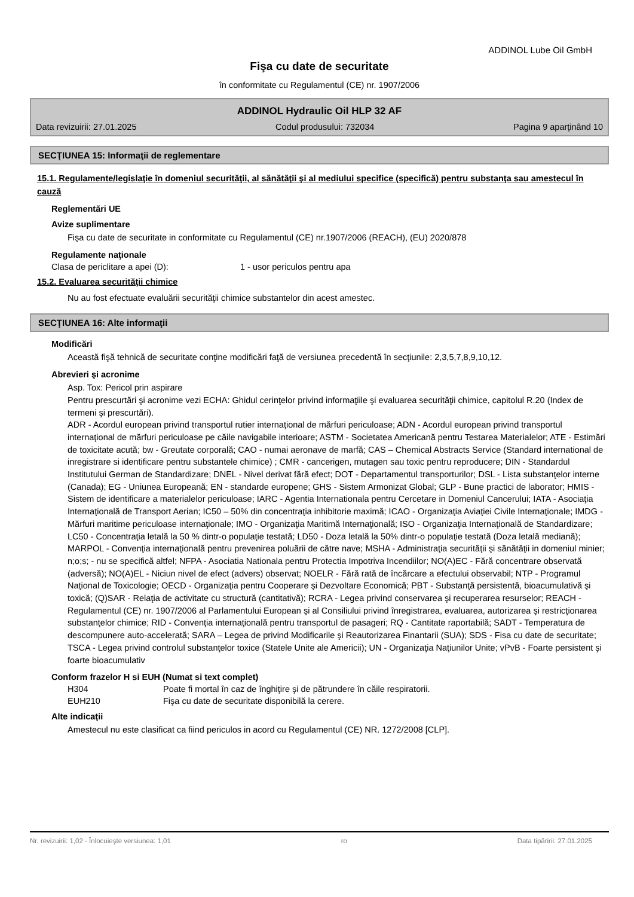ADDINOL Lube Oil GmbH
Fişa cu date de securitate
în conformitate cu Regulamentul (CE) nr. 1907/2006
ADDINOL Hydraulic Oil HLP 32 AF
Data revizuirii: 27.01.2025 Codul produsului: 732034 Pagina 9 aparţinând 10
SECŢIUNEA 15: Informaţii de reglementare
15.1. Regulamente/legislaţie în domeniul securităţii, al sănătăţii şi al mediului specifice (specifică) pentru substanţa sau amestecul în cauză
Reglementări UE
Avize suplimentare
Fişa cu date de securitate in conformitate cu Regulamentul (CE) nr.1907/2006 (REACH), (EU) 2020/878
Regulamente naţionale
Clasa de periclitare a apei (D): 1 - usor periculos pentru apa
15.2. Evaluarea securităţii chimice
Nu au fost efectuate evaluării securităţii chimice substantelor din acest amestec.
SECŢIUNEA 16: Alte informaţii
Modificări
Această fişă tehnică de securitate conţine modificări faţă de versiunea precedentă în secţiunile: 2,3,5,7,8,9,10,12.
Abrevieri şi acronime
Asp. Tox: Pericol prin aspirare
Pentru prescurtări şi acronime vezi ECHA: Ghidul cerinţelor privind informaţiile şi evaluarea securităţii chimice, capitolul R.20 (Index de termeni şi prescurtări).
ADR - Acordul european privind transportul rutier internaţional de mărfuri periculoase; ADN - Acordul european privind transportul internaţional de mărfuri periculoase pe căile navigabile interioare; ASTM - Societatea Americană pentru Testarea Materialelor; ATE - Estimări de toxicitate acută; bw - Greutate corporală; CAO - numai aeronave de marfă; CAS – Chemical Abstracts Service (Standard international de inregistrare si identificare pentru substantele chimice) ; CMR - cancerigen, mutagen sau toxic pentru reproducere; DIN - Standardul Institutului German de Standardizare; DNEL - Nivel derivat fără efect; DOT - Departamentul transporturilor; DSL - Lista substanţelor interne (Canada); EG - Uniunea Europeană; EN - standarde europene; GHS - Sistem Armonizat Global; GLP - Bune practici de laborator; HMIS - Sistem de identificare a materialelor periculoase; IARC - Agentia Internationala pentru Cercetare in Domeniul Cancerului; IATA - Asociaţia Internaţională de Transport Aerian; IC50 – 50% din concentraţia inhibitorie maximă; ICAO - Organizaţia Aviaţiei Civile Internaţionale; IMDG - Mărfuri maritime periculoase internaţionale; IMO - Organizaţia Maritimă Internaţională; ISO - Organizaţia Internaţională de Standardizare; LC50 - Concentraţia letală la 50 % dintr-o populaţie testată; LD50 - Doza letală la 50% dintr-o populaţie testată (Doza letală mediană); MARPOL - Convenţia internaţională pentru prevenirea poluării de către nave; MSHA - Administraţia securităţii şi sănătăţii in domeniul minier; n;o;s; - nu se specifică altfel; NFPA - Asociatia Nationala pentru Protectia Impotriva Incendiilor; NO(A)EC - Fără concentrare observată (adversă); NO(A)EL - Niciun nivel de efect (advers) observat; NOELR - Fără rată de încărcare a efectului observabil; NTP - Programul Naţional de Toxicologie; OECD - Organizaţia pentru Cooperare şi Dezvoltare Economică; PBT - Substanţă persistentă, bioacumulativă şi toxică; (Q)SAR - Relaţia de activitate cu structură (cantitativă); RCRA - Legea privind conservarea şi recuperarea resurselor; REACH - Regulamentul (CE) nr. 1907/2006 al Parlamentului European şi al Consiliului privind înregistrarea, evaluarea, autorizarea şi restricţionarea substanţelor chimice; RID - Convenţia internaţională pentru transportul de pasageri; RQ - Cantitate raportabilă; SADT - Temperatura de descompunere auto-accelerată; SARA – Legea de privind Modificarile şi Reautorizarea Finantarii (SUA); SDS - Fisa cu date de securitate; TSCA - Legea privind controlul substanţelor toxice (Statele Unite ale Americii); UN - Organizaţia Naţiunilor Unite; vPvB - Foarte persistent şi foarte bioacumulativ
Conform frazelor H si EUH (Numat si text complet)
H304 Poate fi mortal în caz de înghiţire şi de pătrundere în căile respiratorii.
EUH210 Fişa cu date de securitate disponibilă la cerere.
Alte indicaţii
Amestecul nu este clasificat ca fiind periculos in acord cu Regulamentul (CE) NR. 1272/2008 [CLP].
Nr. revizuirii: 1,02 - Înlocuieşte versiunea: 1,01 ro Data tipăririi: 27.01.2025